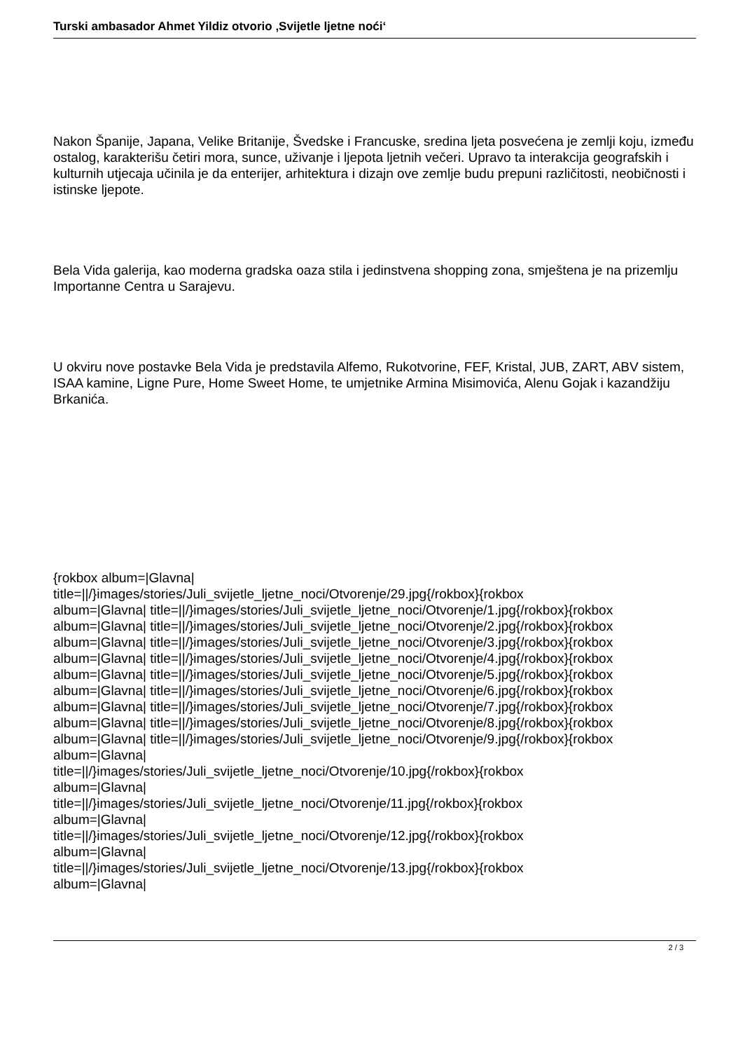Turski ambasador Ahmet Yildiz otvorio ‚Svijetle ljetne noći‘
Nakon Španije, Japana, Velike Britanije, Švedske i Francuske, sredina ljeta posvećena je zemlji koju, između ostalog, karakterišu četiri mora, sunce, uživanje i ljepota ljetnih večeri. Upravo ta interakcija geografskih i kulturnih utjecaja učinila je da enterijer, arhitektura i dizajn ove zemlje budu prepuni različitosti, neobičnosti i istinske ljepote.
Bela Vida galerija, kao moderna gradska oaza stila i jedinstvena shopping zona, smještena je na prizemlju Importanne Centra u Sarajevu.
U okviru nove postavke Bela Vida je predstavila Alfemo, Rukotvorine, FEF, Kristal, JUB, ZART, ABV sistem, ISAA kamine, Ligne Pure, Home Sweet Home, te umjetnike Armina Misimovića, Alenu Gojak i kazandžiju Brkanića.
{rokbox album=|Glavna|
title=||/}images/stories/Juli_svijetle_ljetne_noci/Otvorenje/29.jpg{/rokbox}{rokbox
album=|Glavna| title=||/}images/stories/Juli_svijetle_ljetne_noci/Otvorenje/1.jpg{/rokbox}{rokbox
album=|Glavna| title=||/}images/stories/Juli_svijetle_ljetne_noci/Otvorenje/2.jpg{/rokbox}{rokbox
album=|Glavna| title=||/}images/stories/Juli_svijetle_ljetne_noci/Otvorenje/3.jpg{/rokbox}{rokbox
album=|Glavna| title=||/}images/stories/Juli_svijetle_ljetne_noci/Otvorenje/4.jpg{/rokbox}{rokbox
album=|Glavna| title=||/}images/stories/Juli_svijetle_ljetne_noci/Otvorenje/5.jpg{/rokbox}{rokbox
album=|Glavna| title=||/}images/stories/Juli_svijetle_ljetne_noci/Otvorenje/6.jpg{/rokbox}{rokbox
album=|Glavna| title=||/}images/stories/Juli_svijetle_ljetne_noci/Otvorenje/7.jpg{/rokbox}{rokbox
album=|Glavna| title=||/}images/stories/Juli_svijetle_ljetne_noci/Otvorenje/8.jpg{/rokbox}{rokbox
album=|Glavna| title=||/}images/stories/Juli_svijetle_ljetne_noci/Otvorenje/9.jpg{/rokbox}{rokbox
album=|Glavna|
title=||/}images/stories/Juli_svijetle_ljetne_noci/Otvorenje/10.jpg{/rokbox}{rokbox
album=|Glavna|
title=||/}images/stories/Juli_svijetle_ljetne_noci/Otvorenje/11.jpg{/rokbox}{rokbox
album=|Glavna|
title=||/}images/stories/Juli_svijetle_ljetne_noci/Otvorenje/12.jpg{/rokbox}{rokbox
album=|Glavna|
title=||/}images/stories/Juli_svijetle_ljetne_noci/Otvorenje/13.jpg{/rokbox}{rokbox
album=|Glavna|
2 / 3